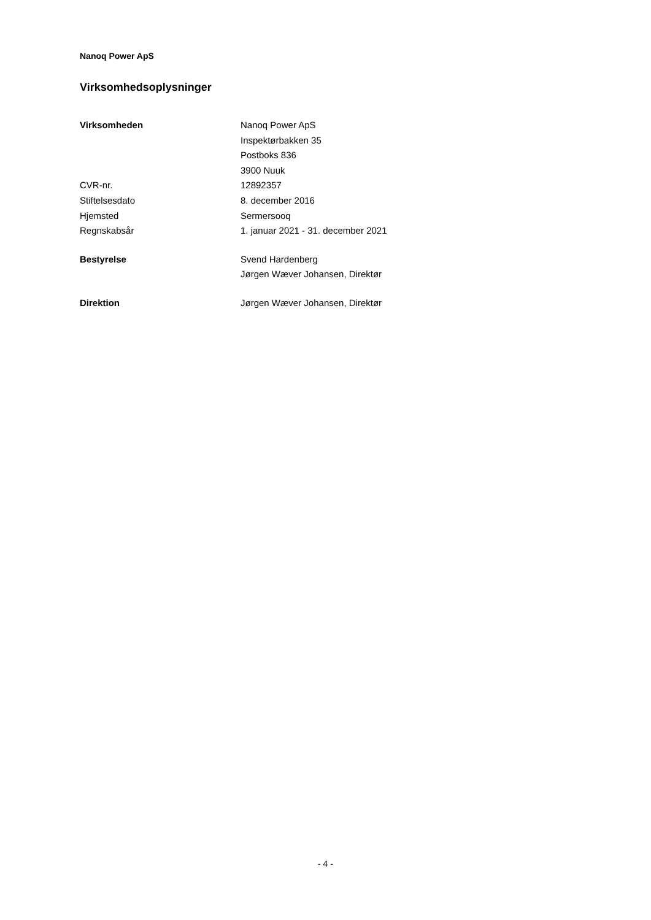Nanoq Power ApS
Virksomhedsoplysninger
| Virksomheden | Nanoq Power ApS |
| | Inspektørbakken 35 |
| | Postboks 836 |
| | 3900 Nuuk |
| CVR-nr. | 12892357 |
| Stiftelsesdato | 8. december 2016 |
| Hjemsted | Sermersooq |
| Regnskabsår | 1. januar 2021 - 31. december 2021 |
| Bestyrelse | Svend Hardenberg |
| | Jørgen Wæver Johansen, Direktør |
| Direktion | Jørgen Wæver Johansen, Direktør |
- 4 -